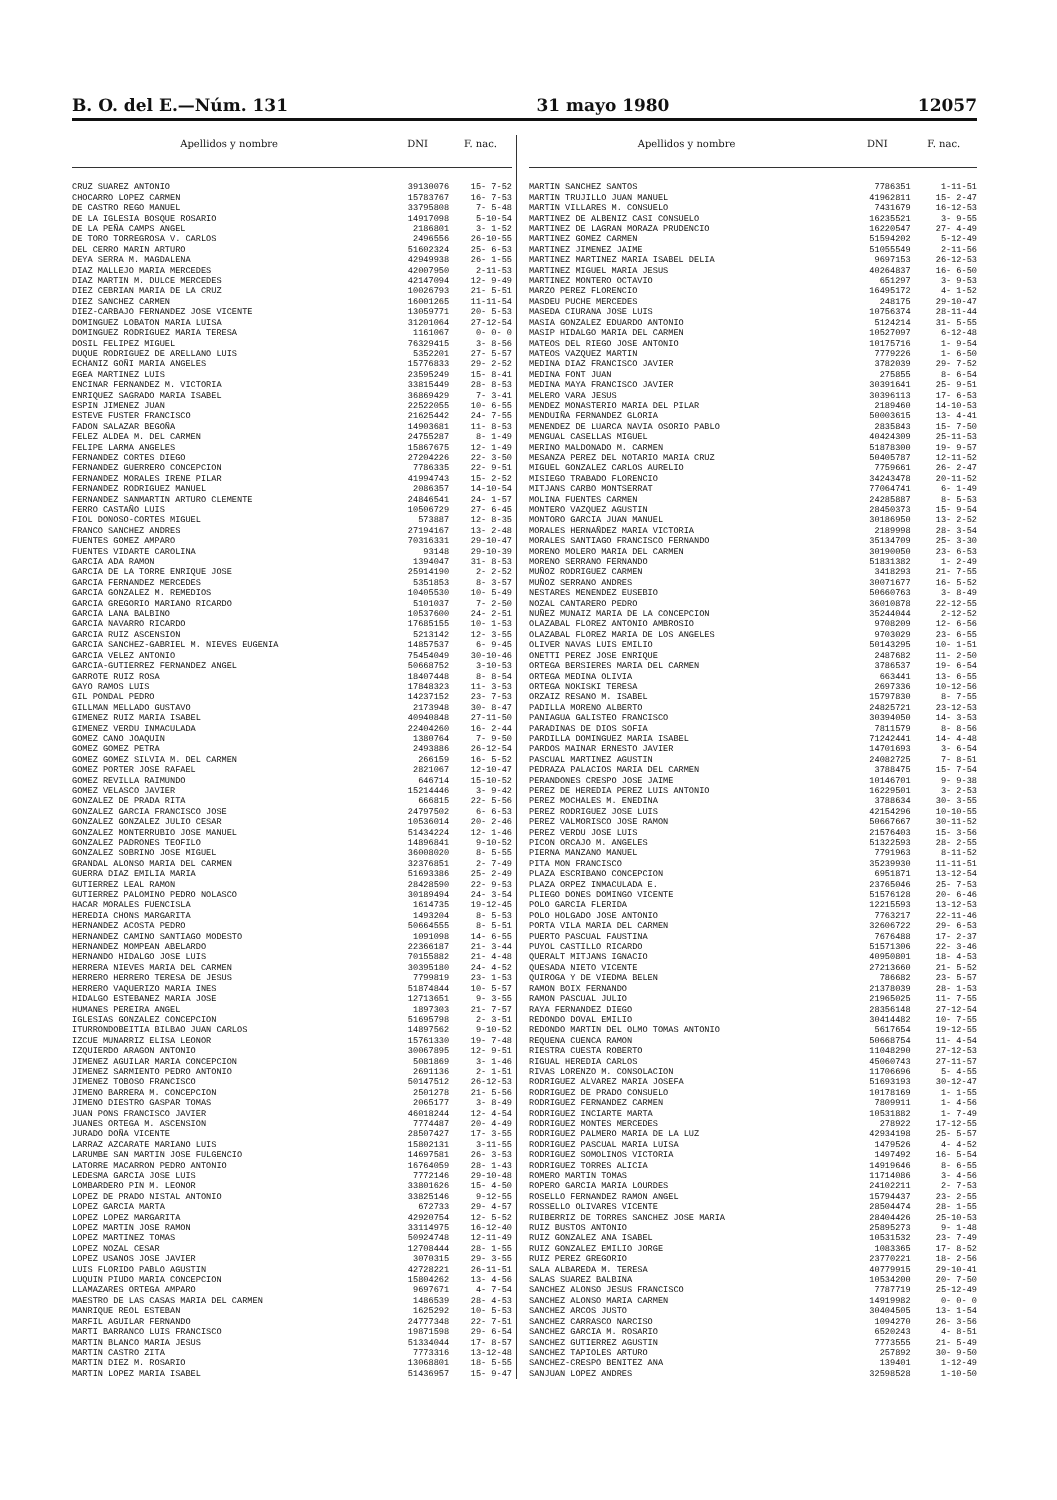B. O. del E.—Núm. 131 31 mayo 1980 12057
| Apellidos y nombre | DNI | F. nac. |
| --- | --- | --- |
| CRUZ SUAREZ ANTONIO | 39130076 | 15- 7-52 |
| CHOCARRO LOPEZ CARMEN | 15783767 | 16- 7-53 |
| DE CASTRO REGO MANUEL | 33795808 | 7- 5-48 |
| DE LA IGLESIA BOSQUE ROSARIO | 14917098 | 5-10-54 |
| DE LA PEÑA CAMPS ANGEL | 2186801 | 3- 1-52 |
| DE TORO TORREGROSA V. CARLOS | 2496556 | 26-10-55 |
| DEL CERRO MARIN ARTURO | 51602324 | 25- 6-53 |
| DEYA SERRA M. MAGDALENA | 42949938 | 26- 1-55 |
| DIAZ MALLEJO MARIA MERCEDES | 42007950 | 2-11-53 |
| DIAZ MARTIN M. DULCE MERCEDES | 42147094 | 12- 9-49 |
| DIEZ CEBRIAN MARIA DE LA CRUZ | 10026793 | 21- 5-51 |
| DIEZ SANCHEZ CARMEN | 16001265 | 11-11-54 |
| DIEZ-CARBAJO FERNANDEZ JOSE VICENTE | 13059771 | 20- 5-53 |
| DOMINGUEZ LOBATON MARIA LUISA | 31201064 | 27-12-54 |
| DOMINGUEZ RODRIGUEZ MARIA TERESA | 1161067 | 0- 0- 0 |
| DOSIL FELIPEZ MIGUEL | 76329415 | 3- 8-56 |
| DUQUE RODRIGUEZ DE ARELLANO LUIS | 5352201 | 27- 5-57 |
| ECHANIZ GOÑI MARIA ANGELES | 15776833 | 29- 2-52 |
| EGEA MARTINEZ LUIS | 23595249 | 15- 8-41 |
| ENCINAR FERNANDEZ M. VICTORIA | 33815449 | 28- 8-53 |
| ENRIQUEZ SAGRADO MARIA ISABEL | 36869429 | 7- 3-41 |
| ESPIN JIMENEZ JUAN | 22522055 | 10- 6-55 |
| ESTEVE FUSTER FRANCISCO | 21625442 | 24- 7-55 |
| FADON SALAZAR BEGOÑA | 14903681 | 11- 8-53 |
| FELEZ ALDEA M. DEL CARMEN | 24755287 | 8- 1-49 |
| FELIPE LARMA ANGELES | 15867675 | 12- 1-49 |
| FERNANDEZ CORTES DIEGO | 27204226 | 22- 3-50 |
| FERNANDEZ GUERRERO CONCEPCION | 7786335 | 22- 9-51 |
| FERNANDEZ MORALES IRENE PILAR | 41994743 | 15- 2-52 |
| FERNANDEZ RODRIGUEZ MANUEL | 2086357 | 14-10-54 |
| FERNANDEZ SANMARTIN ARTURO CLEMENTE | 24846541 | 24- 1-57 |
| FERRO CASTAÑO LUIS | 10506729 | 27- 6-45 |
| FIOL DONOSO-CORTES MIGUEL | 573887 | 12- 8-35 |
| FRANCO SANCHEZ ANDRES | 27194167 | 13- 2-48 |
| FUENTES GOMEZ AMPARO | 70316331 | 29-10-47 |
| FUENTES VIDARTE CAROLINA | 93148 | 29-10-39 |
| GARCIA ADA RAMON | 1394047 | 31- 8-53 |
| GARCIA DE LA TORRE ENRIQUE JOSE | 25914190 | 2- 2-52 |
| GARCIA FERNANDEZ MERCEDES | 5351853 | 8- 3-57 |
| GARCIA GONZALEZ M. REMEDIOS | 10405530 | 10- 5-49 |
| GARCIA GREGORIO MARIANO RICARDO | 5101037 | 7- 2-50 |
| GARCIA LANA BALBINO | 10537600 | 24- 2-51 |
| GARCIA NAVARRO RICARDO | 17685155 | 10- 1-53 |
| GARCIA RUIZ ASCENSION | 5213142 | 12- 3-55 |
| GARCIA SANCHEZ-GABRIEL M. NIEVES EUGENIA | 14857537 | 6- 9-45 |
| GARCIA VELEZ ANTONIO | 75454049 | 30-10-46 |
| GARCIA-GUTIERREZ FERNANDEZ ANGEL | 50668752 | 3-10-53 |
| GARROTE RUIZ ROSA | 18407448 | 8- 8-54 |
| GAYO RAMOS LUIS | 17848323 | 11- 3-53 |
| GIL PONDAL PEDRO | 14237152 | 23- 7-53 |
| GILLMAN MELLADO GUSTAVO | 2173948 | 30- 8-47 |
| GIMENEZ RUIZ MARIA ISABEL | 40940848 | 27-11-50 |
| GIMENEZ VERDU INMACULADA | 22404260 | 16- 2-44 |
| GOMEZ CANO JOAQUIN | 1380764 | 7- 9-50 |
| GOMEZ GOMEZ PETRA | 2493886 | 26-12-54 |
| GOMEZ GOMEZ SILVIA M. DEL CARMEN | 266159 | 16- 5-52 |
| GOMEZ PORTER JOSE RAFAEL | 2821067 | 12-10-47 |
| GOMEZ REVILLA RAIMUNDO | 646714 | 15-10-52 |
| GOMEZ VELASCO JAVIER | 15214446 | 3- 9-42 |
| GONZALEZ DE PRADA RITA | 666815 | 22- 5-56 |
| GONZALEZ GARCIA FRANCISCO JOSE | 24797502 | 6- 6-53 |
| GONZALEZ GONZALEZ JULIO CESAR | 10536014 | 20- 2-46 |
| GONZALEZ MONTERRUBIO JOSE MANUEL | 51434224 | 12- 1-46 |
| GONZALEZ PADRONES TEOFILO | 14896841 | 9-10-52 |
| GONZALEZ SOBRINO JOSE MIGUEL | 36008020 | 8- 5-55 |
| GRANDAL ALONSO MARIA DEL CARMEN | 32376851 | 2- 7-49 |
| GUERRA DIAZ EMILIA MARIA | 51693386 | 25- 2-49 |
| GUTIERREZ LEAL RAMON | 28428590 | 22- 9-53 |
| GUTIERREZ PALOMINO PEDRO NOLASCO | 30189494 | 24- 3-54 |
| HACAR MORALES FUENCISLA | 1614735 | 19-12-45 |
| HEREDIA CHONS MARGARITA | 1493204 | 8- 5-53 |
| HERNANDEZ ACOSTA PEDRO | 50664555 | 8- 5-51 |
| HERNANDEZ CAMINO SANTIAGO MODESTO | 1091098 | 14- 6-55 |
| HERNANDEZ MOMPEAN ABELARDO | 22366187 | 21- 3-44 |
| HERNANDO HIDALGO JOSE LUIS | 70155882 | 21- 4-48 |
| HERRERA NIEVES MARIA DEL CARMEN | 30395180 | 24- 4-52 |
| HERRERO HERRERO TERESA DE JESUS | 7799819 | 23- 1-53 |
| HERRERO VAQUERIZO MARIA INES | 51874844 | 10- 5-57 |
| HIDALGO ESTEBANEZ MARIA JOSE | 12713651 | 9- 3-55 |
| HUMANES PEREIRA ANGEL | 1897303 | 21- 7-57 |
| IGLESIAS GONZALEZ CONCEPCION | 51695798 | 2- 3-51 |
| ITURRONDOBEITIA BILBAO JUAN CARLOS | 14897562 | 9-10-52 |
| IZCUE MUNARRIZ ELISA LEONOR | 15761330 | 19- 7-48 |
| IZQUIERDO ARAGON ANTONIO | 30067895 | 12- 9-51 |
| JIMENEZ AGUILAR MARIA CONCEPCION | 5081869 | 3- 1-46 |
| JIMENEZ SARMIENTO PEDRO ANTONIO | 2691136 | 2- 1-51 |
| JIMENEZ TOBOSO FRANCISCO | 50147512 | 26-12-53 |
| JIMENO BARRERA M. CONCEPCION | 2501278 | 21- 5-56 |
| JIMENO DIESTRO GASPAR TOMAS | 2065177 | 3- 8-49 |
| JUAN PONS FRANCISCO JAVIER | 46018244 | 12- 4-54 |
| JUANES ORTEGA M. ASCENSION | 7774487 | 20- 4-49 |
| JURADO DOÑA VICENTE | 28507427 | 17- 3-55 |
| LARRAZ AZCARATE MARIANO LUIS | 15802131 | 3-11-55 |
| LARUMBE SAN MARTIN JOSE FULGENCIO | 14697581 | 26- 3-53 |
| LATORRE MACARRON PEDRO ANTONIO | 16764059 | 28- 1-43 |
| LEDESMA GARCIA JOSE LUIS | 7772146 | 29-10-48 |
| LOMBARDERO PIN M. LEONOR | 33801626 | 15- 4-50 |
| LOPEZ DE PRADO NISTAL ANTONIO | 33825146 | 9-12-55 |
| LOPEZ GARCIA MARTA | 672733 | 29- 4-57 |
| LOPEZ LOPEZ MARGARITA | 42920754 | 12- 5-52 |
| LOPEZ MARTIN JOSE RAMON | 33114975 | 16-12-40 |
| LOPEZ MARTINEZ TOMAS | 50924748 | 12-11-49 |
| LOPEZ NOZAL CESAR | 12708444 | 28- 1-55 |
| LOPEZ USANOS JOSE JAVIER | 3070315 | 29- 3-55 |
| LUIS FLORIDO PABLO AGUSTIN | 42728221 | 26-11-51 |
| LUQUIN PIUDO MARIA CONCEPCION | 15804262 | 13- 4-56 |
| LLAMAZARES ORTEGA AMPARO | 9697671 | 4- 7-54 |
| MAESTRO DE LAS CASAS MARIA DEL CARMEN | 1486539 | 28- 4-53 |
| MANRIQUE REOL ESTEBAN | 1625292 | 10- 5-53 |
| MARFIL AGUILAR FERNANDO | 24777348 | 22- 7-51 |
| MARTI BARRANCO LUIS FRANCISCO | 19871598 | 29- 6-54 |
| MARTIN BLANCO MARIA JESUS | 51334044 | 17- 8-57 |
| MARTIN CASTRO ZITA | 7773316 | 13-12-48 |
| MARTIN DIEZ M. ROSARIO | 13068801 | 18- 5-55 |
| MARTIN LOPEZ MARIA ISABEL | 51436957 | 15- 9-47 |
| Apellidos y nombre | DNI | F. nac. |
| --- | --- | --- |
| MARTIN SANCHEZ SANTOS | 7786351 | 1-11-51 |
| MARTIN TRUJILLO JUAN MANUEL | 41962811 | 15- 2-47 |
| MARTIN VILLARES M. CONSUELO | 7431679 | 16-12-53 |
| MARTINEZ DE ALBENIZ CASI CONSUELO | 16235521 | 3- 9-55 |
| MARTINEZ DE LAGRAN MORAZA PRUDENCIO | 16220547 | 27- 4-49 |
| MARTINEZ GOMEZ CARMEN | 51594202 | 5-12-49 |
| MARTINEZ JIMENEZ JAIME | 51055549 | 2-11-56 |
| MARTINEZ MARTINEZ MARIA ISABEL DELIA | 9697153 | 26-12-53 |
| MARTINEZ MIGUEL MARIA JESUS | 40264837 | 16- 6-50 |
| MARTINEZ MONTERO OCTAVIO | 651297 | 3- 9-53 |
| MARZO PEREZ FLORENCIO | 16495172 | 4- 1-52 |
| MASDEU PUCHE MERCEDES | 248175 | 29-10-47 |
| MASEDA CIURANA JOSE LUIS | 10756374 | 28-11-44 |
| MASIA GONZALEZ EDUARDO ANTONIO | 5124214 | 31- 5-55 |
| MASIP HIDALGO MARIA DEL CARMEN | 10527097 | 6-12-48 |
| MATEOS DEL RIEGO JOSE ANTONIO | 10175716 | 1- 9-54 |
| MATEOS VAZQUEZ MARTIN | 7779226 | 1- 6-50 |
| MEDINA DIAZ FRANCISCO JAVIER | 3782039 | 29- 7-52 |
| MEDINA FONT JUAN | 275855 | 8- 6-54 |
| MEDINA MAYA FRANCISCO JAVIER | 30391641 | 25- 9-51 |
| MELERO VARA JESUS | 30396113 | 17- 6-53 |
| MENDEZ MONASTERIO MARIA DEL PILAR | 2189460 | 14-10-53 |
| MENDUIÑA FERNANDEZ GLORIA | 50003615 | 13- 4-41 |
| MENENDEZ DE LUARCA NAVIA OSORIO PABLO | 2835843 | 15- 7-50 |
| MENGUAL CASELLAS MIGUEL | 40424309 | 25-11-53 |
| MERINO MALDONADO M. CARMEN | 51878300 | 19- 9-57 |
| MESANZA PEREZ DEL NOTARIO MARIA CRUZ | 50405787 | 12-11-52 |
| MIGUEL GONZALEZ CARLOS AURELIO | 7759661 | 26- 2-47 |
| MISIEGO TRABADO FLORENCIO | 34243478 | 20-11-52 |
| MITJANS CARBO MONTSERRAT | 77064741 | 6- 1-49 |
| MOLINA FUENTES CARMEN | 24285887 | 8- 5-53 |
| MONTERO VAZQUEZ AGUSTIN | 28450373 | 15- 9-54 |
| MONTORO GARCIA JUAN MANUEL | 30186950 | 13- 2-52 |
| MORALES HERNAÑDEZ MARIA VICTORIA | 2189998 | 28- 3-54 |
| MORALES SANTIAGO FRANCISCO FERNANDO | 35134709 | 25- 3-30 |
| MORENO MOLERO MARIA DEL CARMEN | 30190050 | 23- 6-53 |
| MORENO SERRANO FERNANDO | 51831382 | 1- 2-49 |
| MUÑOZ RODRIGUEZ CARMEN | 3418293 | 21- 7-55 |
| MUÑOZ SERRANO ANDRES | 30071677 | 16- 5-52 |
| NESTARES MENENDEZ EUSEBIO | 50660763 | 3- 8-49 |
| NOZAL CANTARERO PEDRO | 36010878 | 22-12-55 |
| NUÑEZ MUNAIZ MARIA DE LA CONCEPCION | 35244044 | 2-12-52 |
| OLAZABAL FLOREZ ANTONIO AMBROSIO | 9708209 | 12- 6-56 |
| OLAZABAL FLOREZ MARIA DE LOS ANGELES | 9703029 | 23- 6-55 |
| OLIVER NAVAS LUIS EMILIO | 50143295 | 10- 1-51 |
| ONETTI PEREZ JOSE ENRIQUE | 2487682 | 11- 2-50 |
| ORTEGA BERSIERES MARIA DEL CARMEN | 3786537 | 19- 6-54 |
| ORTEGA MEDINA OLIVIA | 663441 | 13- 6-55 |
| ORTEGA NOKISKI TERESA | 2697336 | 10-12-56 |
| ORZAIZ RESANO M. ISABEL | 15797830 | 8- 7-55 |
| PADILLA MORENO ALBERTO | 24825721 | 23-12-53 |
| PANIAGUA GALISTEO FRANCISCO | 30394050 | 14- 3-53 |
| PARADINAS DE DIOS SOFIA | 7811579 | 8- 8-56 |
| PARDILLA DOMINGUEZ MARIA ISABEL | 71242441 | 14- 4-48 |
| PARDOS MAINAR ERNESTO JAVIER | 14701693 | 3- 6-54 |
| PASCUAL MARTINEZ AGUSTIN | 24082725 | 7- 8-51 |
| PEDRAZA PALACIOS MARIA DEL CARMEN | 3788475 | 15- 7-54 |
| PERANDONES CRESPO JOSE JAIME | 10146701 | 9- 9-38 |
| PEREZ DE HEREDIA PEREZ LUIS ANTONIO | 16229501 | 3- 2-53 |
| PEREZ MOCHALES M. ENEDINA | 3788634 | 30- 3-55 |
| PEREZ RODRIGUEZ JOSE LUIS | 42154296 | 10-10-55 |
| PEREZ VALMORISCO JOSE RAMON | 50667667 | 30-11-52 |
| PEREZ VERDU JOSE LUIS | 21576403 | 15- 3-56 |
| PICON ORCAJO M. ANGELES | 51322593 | 28- 2-55 |
| PIERNA MANZANO MANUEL | 7791963 | 8-11-52 |
| PITA MON FRANCISCO | 35239930 | 11-11-51 |
| PLAZA ESCRIBANO CONCEPCION | 6951871 | 13-12-54 |
| PLAZA ORPEZ INMACULADA E. | 23765046 | 25- 7-53 |
| PLIEGO DONES DOMINGO VICENTE | 51576128 | 20- 6-46 |
| POLO GARCIA FLERIDA | 12215593 | 13-12-53 |
| POLO HOLGADO JOSE ANTONIO | 7763217 | 22-11-46 |
| PORTA VILA MARIA DEL CARMEN | 32606722 | 29- 6-53 |
| PUERTO PASCUAL FAUSTINA | 7676488 | 17- 2-37 |
| PUYOL CASTILLO RICARDO | 51571306 | 22- 3-46 |
| QUERALT MITJANS IGNACIO | 40950801 | 18- 4-53 |
| QUESADA NIETO VICENTE | 27213660 | 21- 5-52 |
| QUIROGA Y DE VIEDMA BELEN | 786682 | 23- 5-57 |
| RAMON BOIX FERNANDO | 21378039 | 28- 1-53 |
| RAMON PASCUAL JULIO | 21965025 | 11- 7-55 |
| RAYA FERNANDEZ DIEGO | 28356148 | 27-12-54 |
| REDONDO DOVAL EMILIO | 30414482 | 10- 7-55 |
| REDONDO MARTIN DEL OLMO TOMAS ANTONIO | 5617654 | 19-12-55 |
| REQUENA CUENCA RAMON | 50668754 | 11- 4-54 |
| RIESTRA CUESTA ROBERTO | 11048290 | 27-12-53 |
| RIGUAL HEREDIA CARLOS | 45060743 | 27-11-57 |
| RIVAS LORENZO M. CONSOLACION | 11706696 | 5- 4-55 |
| RODRIGUEZ ALVAREZ MARIA JOSEFA | 51693193 | 30-12-47 |
| RODRIGUEZ DE PRADO CONSUELO | 10178169 | 1- 1-55 |
| RODRIGUEZ FERNANDEZ CARMEN | 7809911 | 1- 4-56 |
| RODRIGUEZ INCIARTE MARTA | 10531882 | 1- 7-49 |
| RODRIGUEZ MONTES MERCEDES | 278922 | 17-12-55 |
| RODRIGUEZ PALMERO MARIA DE LA LUZ | 42934198 | 25- 5-57 |
| RODRIGUEZ PASCUAL MARIA LUISA | 1479526 | 4- 4-52 |
| RODRIGUEZ SOMOLINOS VICTORIA | 1497492 | 16- 5-54 |
| RODRIGUEZ TORRES ALICIA | 14919646 | 8- 6-55 |
| ROMERO MARTIN TOMAS | 11714086 | 3- 4-56 |
| ROPERO GARCIA MARIA LOURDES | 24102211 | 2- 7-53 |
| ROSELLO FERNANDEZ RAMON ANGEL | 15794437 | 23- 2-55 |
| ROSSELLO OLIVARES VICENTE | 28504474 | 28- 1-55 |
| RUIBERRIZ DE TORRES SANCHEZ JOSE MARIA | 28404426 | 25-10-53 |
| RUIZ BUSTOS ANTONIO | 25895273 | 9- 1-48 |
| RUIZ GONZALEZ ANA ISABEL | 10531532 | 23- 7-49 |
| RUIZ GONZALEZ EMILIO JORGE | 1083365 | 17- 8-52 |
| RUIZ PEREZ GREGORIO | 23770221 | 18- 2-56 |
| SALA ALBAREDA M. TERESA | 40779915 | 29-10-41 |
| SALAS SUAREZ BALBINA | 10534200 | 20- 7-50 |
| SANCHEZ ALONSO JESUS FRANCISCO | 7787719 | 25-12-49 |
| SANCHEZ ALONSO MARIA CARMEN | 14919982 | 0- 0- 0 |
| SANCHEZ ARCOS JUSTO | 30404505 | 13- 1-54 |
| SANCHEZ CARRASCO NARCISO | 1094270 | 26- 3-56 |
| SANCHEZ GARCIA M. ROSARIO | 6520243 | 4- 8-51 |
| SANCHEZ GUTIERREZ AGUSTIN | 7773555 | 21- 5-49 |
| SANCHEZ TAPIOLES ARTURO | 257892 | 30- 9-50 |
| SANCHEZ-CRESPO BENITEZ ANA | 139401 | 1-12-49 |
| SANJUAN LOPEZ ANDRES | 32598528 | 1-10-50 |